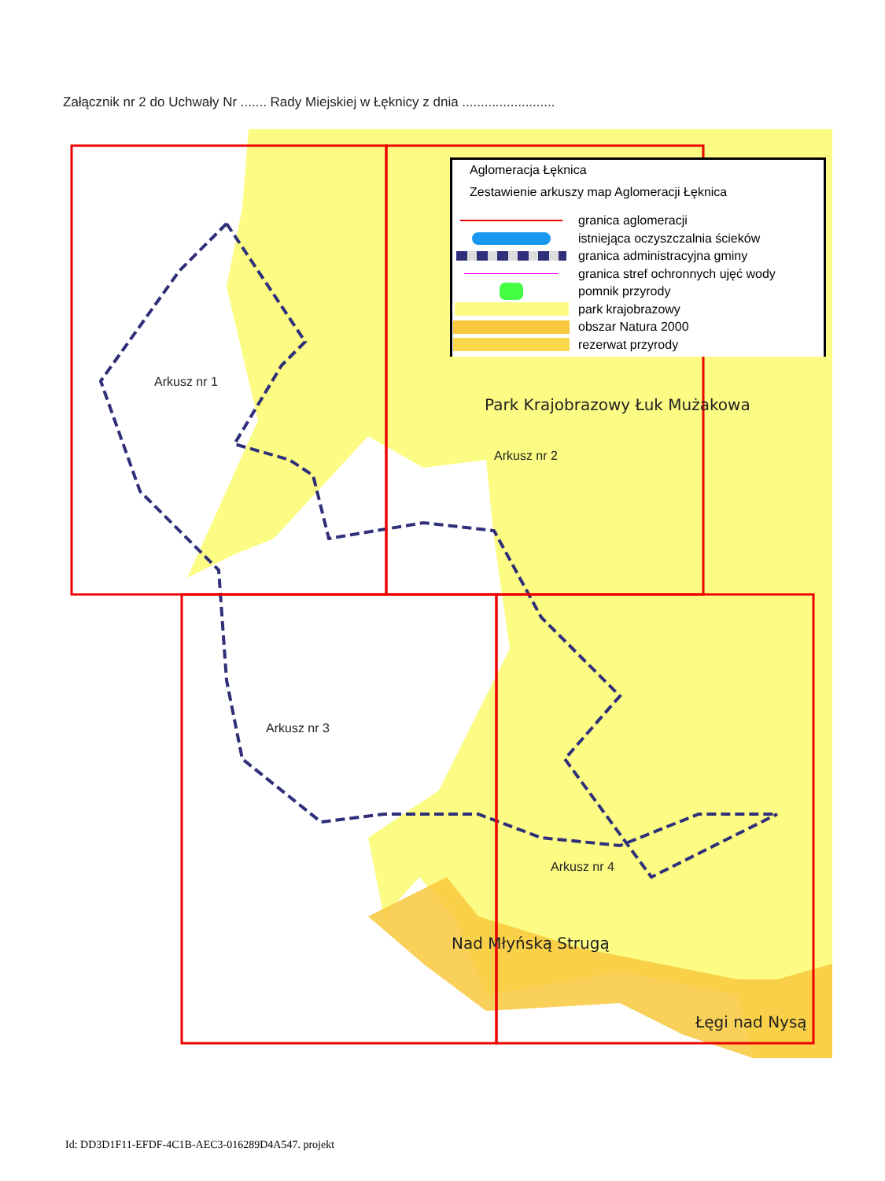Załącznik nr 2 do Uchwały Nr ....... Rady Miejskiej w Łęknicy z dnia .........................
Arkusz nr 1
Arkusz nr 2
Arkusz nr 3
Arkusz nr 4
Park Krajobrazowy Łuk Mużakowa
Nad Młyńską Strugą
Łęgi nad Nysą
Aglomeracja Łęknica
Zestawienie arkuszy map Aglomeracji Łęknica
granica aglomeracji
istniejąca oczyszczalnia ścieków
granica administracyjna gminy
granica stref ochronnych ujęć wody
pomnik przyrody
park krajobrazowy
obszar Natura 2000
rezerwat przyrody
Id: DD3D1F11-EFDF-4C1B-AEC3-016289D4A547. projekt